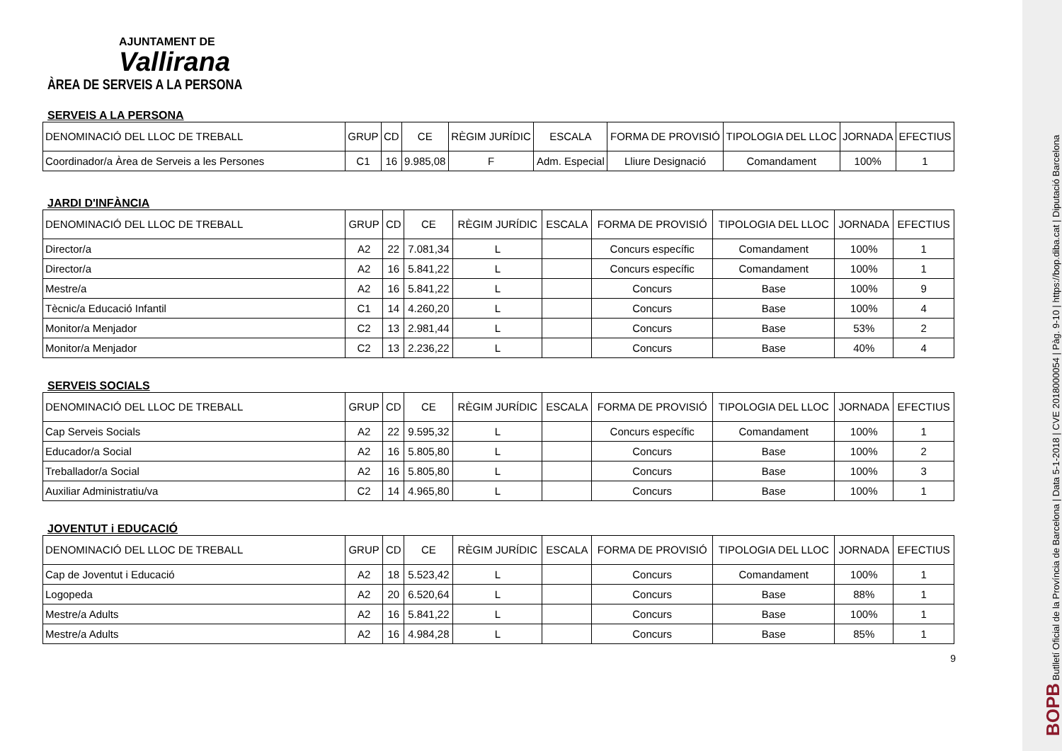AJUNTAMENT DE
Vallirana
ÀREA DE SERVEIS A LA PERSONA
SERVEIS A LA PERSONA
| DENOMINACIÓ DEL LLOC DE TREBALL | GRUP | CD | CE | RÈGIM JURÍDIC | ESCALA | FORMA DE PROVISIÓ | TIPOLOGIA DEL LLOC | JORNADA | EFECTIUS |
| --- | --- | --- | --- | --- | --- | --- | --- | --- | --- |
| Coordinador/a Àrea de Serveis a les Persones | C1 | 16 | 9.985,08 | F | Adm. Especial | Lliure Designació | Comandament | 100% | 1 |
JARDI D'INFÀNCIA
| DENOMINACIÓ DEL LLOC DE TREBALL | GRUP | CD | CE | RÈGIM JURÍDIC | ESCALA | FORMA DE PROVISIÓ | TIPOLOGIA DEL LLOC | JORNADA | EFECTIUS |
| --- | --- | --- | --- | --- | --- | --- | --- | --- | --- |
| Director/a | A2 | 22 | 7.081,34 | L | | Concurs específic | Comandament | 100% | 1 |
| Director/a | A2 | 16 | 5.841,22 | L | | Concurs específic | Comandament | 100% | 1 |
| Mestre/a | A2 | 16 | 5.841,22 | L | | Concurs | Base | 100% | 9 |
| Tècnic/a Educació Infantil | C1 | 14 | 4.260,20 | L | | Concurs | Base | 100% | 4 |
| Monitor/a Menjador | C2 | 13 | 2.981,44 | L | | Concurs | Base | 53% | 2 |
| Monitor/a Menjador | C2 | 13 | 2.236,22 | L | | Concurs | Base | 40% | 4 |
SERVEIS SOCIALS
| DENOMINACIÓ DEL LLOC DE TREBALL | GRUP | CD | CE | RÈGIM JURÍDIC | ESCALA | FORMA DE PROVISIÓ | TIPOLOGIA DEL LLOC | JORNADA | EFECTIUS |
| --- | --- | --- | --- | --- | --- | --- | --- | --- | --- |
| Cap Serveis Socials | A2 | 22 | 9.595,32 | L | | Concurs específic | Comandament | 100% | 1 |
| Educador/a Social | A2 | 16 | 5.805,80 | L | | Concurs | Base | 100% | 2 |
| Treballador/a Social | A2 | 16 | 5.805,80 | L | | Concurs | Base | 100% | 3 |
| Auxiliar Administratiu/va | C2 | 14 | 4.965,80 | L | | Concurs | Base | 100% | 1 |
JOVENTUT i EDUCACIÓ
| DENOMINACIÓ DEL LLOC DE TREBALL | GRUP | CD | CE | RÈGIM JURÍDIC | ESCALA | FORMA DE PROVISIÓ | TIPOLOGIA DEL LLOC | JORNADA | EFECTIUS |
| --- | --- | --- | --- | --- | --- | --- | --- | --- | --- |
| Cap de Joventut i Educació | A2 | 18 | 5.523,42 | L | | Concurs | Comandament | 100% | 1 |
| Logopeda | A2 | 20 | 6.520,64 | L | | Concurs | Base | 88% | 1 |
| Mestre/a Adults | A2 | 16 | 5.841,22 | L | | Concurs | Base | 100% | 1 |
| Mestre/a Adults | A2 | 16 | 4.984,28 | L | | Concurs | Base | 85% | 1 |
9
BOPB Butlletí Oficial de la Província de Barcelona | Data 5-1-2018 | CVE 2018000054 | Pàg. 9-10 | https://bop.diba.cat | Diputació Barcelona